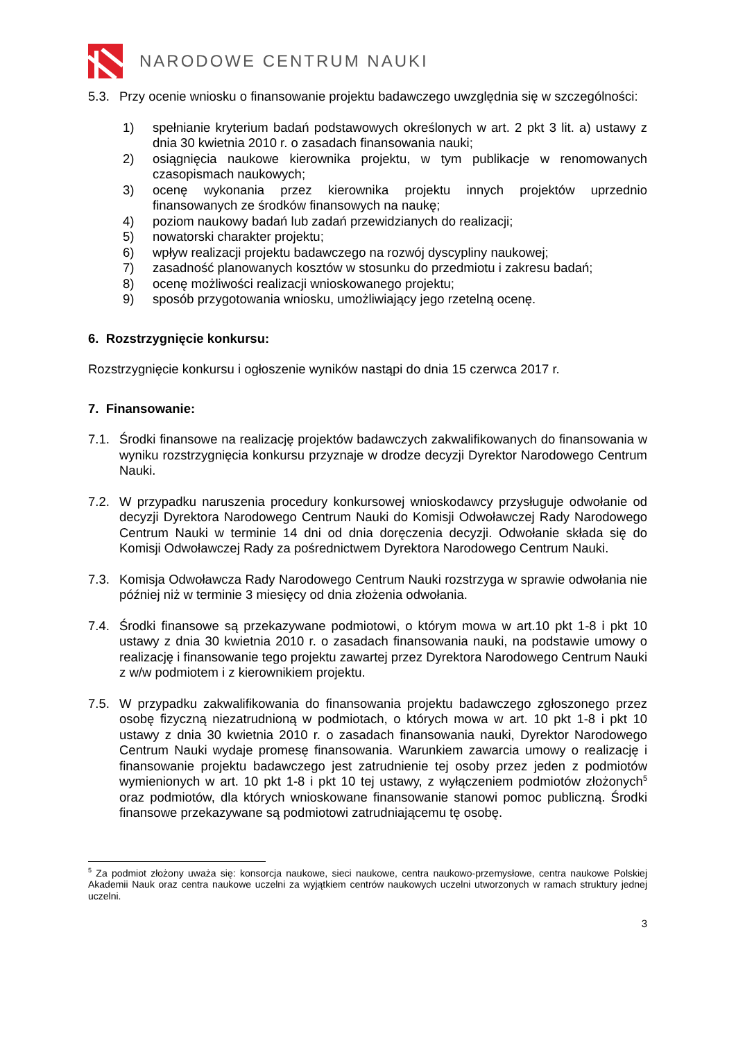NARODOWE CENTRUM NAUKI
5.3. Przy ocenie wniosku o finansowanie projektu badawczego uwzględnia się w szczególności:
1) spełnianie kryterium badań podstawowych określonych w art. 2 pkt 3 lit. a) ustawy z dnia 30 kwietnia 2010 r. o zasadach finansowania nauki;
2) osiągnięcia naukowe kierownika projektu, w tym publikacje w renomowanych czasopismach naukowych;
3) ocenę wykonania przez kierownika projektu innych projektów uprzednio finansowanych ze środków finansowych na naukę;
4) poziom naukowy badań lub zadań przewidzianych do realizacji;
5) nowatorski charakter projektu;
6) wpływ realizacji projektu badawczego na rozwój dyscypliny naukowej;
7) zasadność planowanych kosztów w stosunku do przedmiotu i zakresu badań;
8) ocenę możliwości realizacji wnioskowanego projektu;
9) sposób przygotowania wniosku, umożliwiający jego rzetelną ocenę.
6. Rozstrzygnięcie konkursu:
Rozstrzygnięcie konkursu i ogłoszenie wyników nastąpi do dnia 15 czerwca 2017 r.
7. Finansowanie:
7.1. Środki finansowe na realizację projektów badawczych zakwalifikowanych do finansowania w wyniku rozstrzygnięcia konkursu przyznaje w drodze decyzji Dyrektor Narodowego Centrum Nauki.
7.2. W przypadku naruszenia procedury konkursowej wnioskodawcy przysługuje odwołanie od decyzji Dyrektora Narodowego Centrum Nauki do Komisji Odwoławczej Rady Narodowego Centrum Nauki w terminie 14 dni od dnia doręczenia decyzji. Odwołanie składa się do Komisji Odwoławczej Rady za pośrednictwem Dyrektora Narodowego Centrum Nauki.
7.3. Komisja Odwoławcza Rady Narodowego Centrum Nauki rozstrzyga w sprawie odwołania nie później niż w terminie 3 miesięcy od dnia złożenia odwołania.
7.4. Środki finansowe są przekazywane podmiotowi, o którym mowa w art.10 pkt 1-8 i pkt 10 ustawy z dnia 30 kwietnia 2010 r. o zasadach finansowania nauki, na podstawie umowy o realizację i finansowanie tego projektu zawartej przez Dyrektora Narodowego Centrum Nauki z w/w podmiotem i z kierownikiem projektu.
7.5. W przypadku zakwalifikowania do finansowania projektu badawczego zgłoszonego przez osobę fizyczną niezatrudnioną w podmiotach, o których mowa w art. 10 pkt 1-8 i pkt 10 ustawy z dnia 30 kwietnia 2010 r. o zasadach finansowania nauki, Dyrektor Narodowego Centrum Nauki wydaje promesę finansowania. Warunkiem zawarcia umowy o realizację i finansowanie projektu badawczego jest zatrudnienie tej osoby przez jeden z podmiotów wymienionych w art. 10 pkt 1-8 i pkt 10 tej ustawy, z wyłączeniem podmiotów złożonych<sup>5</sup> oraz podmiotów, dla których wnioskowane finansowanie stanowi pomoc publiczną. Środki finansowe przekazywane są podmiotowi zatrudniającemu tę osobę.
<sup>5</sup> Za podmiot złożony uważa się: konsorcja naukowe, sieci naukowe, centra naukowo-przemysłowe, centra naukowe Polskiej Akademii Nauk oraz centra naukowe uczelni za wyjątkiem centrów naukowych uczelni utworzonych w ramach struktury jednej uczelni.
3